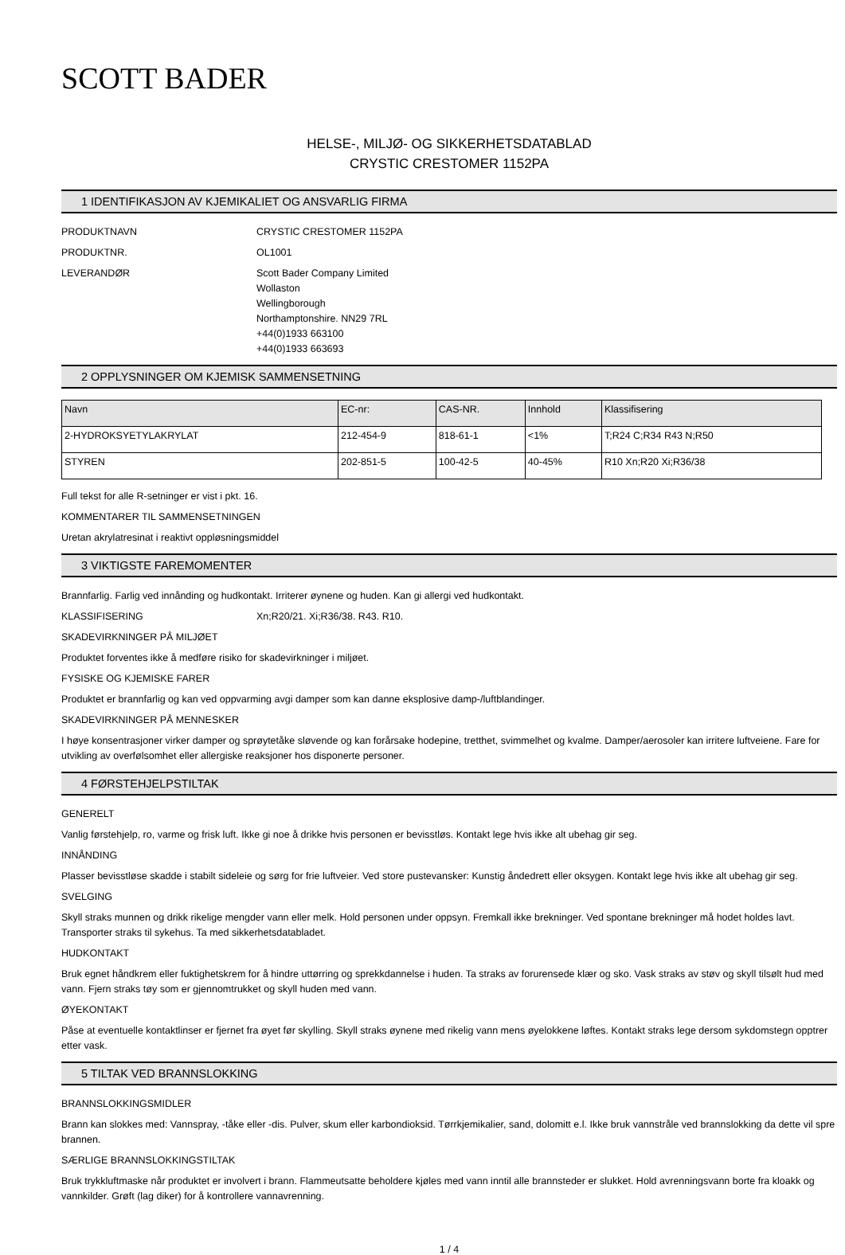SCOTT BADER
HELSE-, MILJØ- OG SIKKERHETSDATABLAD
CRYSTIC CRESTOMER 1152PA
1 IDENTIFIKASJON AV KJEMIKALIET OG ANSVARLIG FIRMA
PRODUKTNAVN CRYSTIC CRESTOMER 1152PA
PRODUKTNR. OL1001
LEVERANDØR Scott Bader Company Limited
Wollaston
Wellingborough
Northamptonshire. NN29 7RL
+44(0)1933 663100
+44(0)1933 663693
2 OPPLYSNINGER OM KJEMISK SAMMENSETNING
| Navn | EC-nr: | CAS-NR. | Innhold | Klassifisering |
| --- | --- | --- | --- | --- |
| 2-HYDROKSYETYLAKRYLAT | 212-454-9 | 818-61-1 | <1% | T;R24 C;R34 R43 N;R50 |
| STYREN | 202-851-5 | 100-42-5 | 40-45% | R10 Xn;R20 Xi;R36/38 |
Full tekst for alle R-setninger er vist i pkt. 16.
KOMMENTARER TIL SAMMENSETNINGEN
Uretan akrylatresinat i reaktivt oppløsningsmiddel
3 VIKTIGSTE FAREMOMENTER
Brannfarlig. Farlig ved innånding og hudkontakt. Irriterer øynene og huden. Kan gi allergi ved hudkontakt.
KLASSIFISERING Xn;R20/21. Xi;R36/38. R43. R10.
SKADEVIRKNINGER PÅ MILJØET
Produktet forventes ikke å medføre risiko for skadevirkninger i miljøet.
FYSISKE OG KJEMISKE FARER
Produktet er brannfarlig og kan ved oppvarming avgi damper som kan danne eksplosive damp-/luftblandinger.
SKADEVIRKNINGER PÅ MENNESKER
I høye konsentrasjoner virker damper og sprøytetåke sløvende og kan forårsake hodepine, tretthet, svimmelhet og kvalme. Damper/aerosoler kan irritere luftveiene. Fare for utvikling av overfølsomhet eller allergiske reaksjoner hos disponerte personer.
4 FØRSTEHJELPSTILTAK
GENERELT
Vanlig førstehjelp, ro, varme og frisk luft. Ikke gi noe å drikke hvis personen er bevisstløs. Kontakt lege hvis ikke alt ubehag gir seg.
INNÅNDING
Plasser bevisstløse skadde i stabilt sideleie og sørg for frie luftveier. Ved store pustevansker: Kunstig åndedrett eller oksygen. Kontakt lege hvis ikke alt ubehag gir seg.
SVELGING
Skyll straks munnen og drikk rikelige mengder vann eller melk. Hold personen under oppsyn. Fremkall ikke brekninger. Ved spontane brekninger må hodet holdes lavt. Transporter straks til sykehus. Ta med sikkerhetsdatabladet.
HUDKONTAKT
Bruk egnet håndkrem eller fuktighetskrem for å hindre uttørring og sprekkdannelse i huden. Ta straks av forurensede klær og sko. Vask straks av støv og skyll tilsølt hud med vann. Fjern straks tøy som er gjennomtrukket og skyll huden med vann.
ØYEKONTAKT
Påse at eventuelle kontaktlinser er fjernet fra øyet før skylling. Skyll straks øynene med rikelig vann mens øyelokkene løftes. Kontakt straks lege dersom sykdomstegn opptrer etter vask.
5 TILTAK VED BRANNSLOKKING
BRANNSLOKKINGSMIDLER
Brann kan slokkes med: Vannspray, -tåke eller -dis. Pulver, skum eller karbondioksid. Tørrkjemikalier, sand, dolomitt e.l. Ikke bruk vannstråle ved brannslokking da dette vil spre brannen.
SÆRLIGE BRANNSLOKKINGSTILTAK
Bruk trykkluftmaske når produktet er involvert i brann. Flammeutsatte beholdere kjøles med vann inntil alle brannsteder er slukket. Hold avrenningsvann borte fra kloakk og vannkilder. Grøft (lag diker) for å kontrollere vannavrenning.
1 / 4